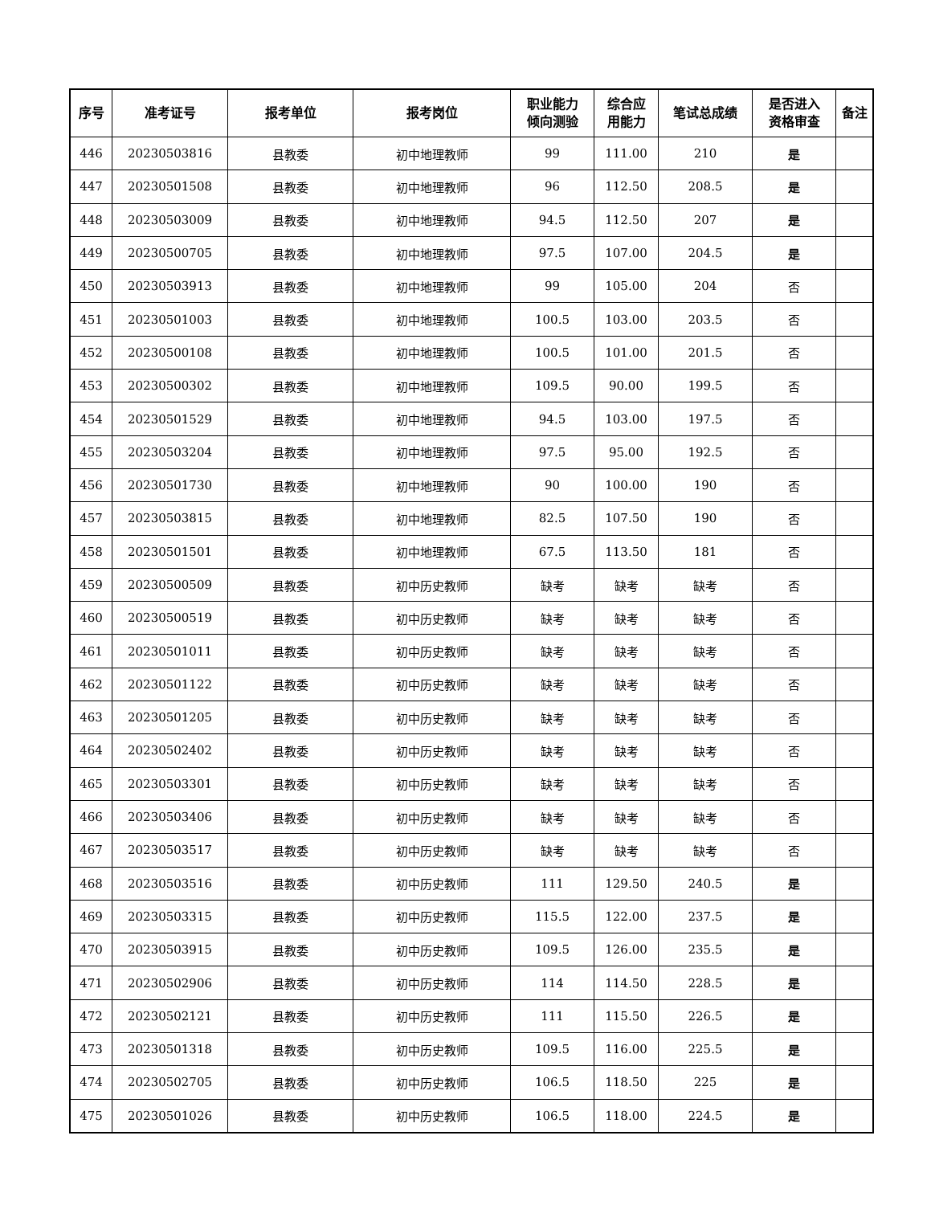| 序号 | 准考证号 | 报考单位 | 报考岗位 | 职业能力 倾向测验 | 综合应 用能力 | 笔试总成绩 | 是否进入 资格审查 | 备注 |
| --- | --- | --- | --- | --- | --- | --- | --- | --- |
| 446 | 20230503816 | 县教委 | 初中地理教师 | 99 | 111.00 | 210 | 是 | |
| 447 | 20230501508 | 县教委 | 初中地理教师 | 96 | 112.50 | 208.5 | 是 | |
| 448 | 20230503009 | 县教委 | 初中地理教师 | 94.5 | 112.50 | 207 | 是 | |
| 449 | 20230500705 | 县教委 | 初中地理教师 | 97.5 | 107.00 | 204.5 | 是 | |
| 450 | 20230503913 | 县教委 | 初中地理教师 | 99 | 105.00 | 204 | 否 | |
| 451 | 20230501003 | 县教委 | 初中地理教师 | 100.5 | 103.00 | 203.5 | 否 | |
| 452 | 20230500108 | 县教委 | 初中地理教师 | 100.5 | 101.00 | 201.5 | 否 | |
| 453 | 20230500302 | 县教委 | 初中地理教师 | 109.5 | 90.00 | 199.5 | 否 | |
| 454 | 20230501529 | 县教委 | 初中地理教师 | 94.5 | 103.00 | 197.5 | 否 | |
| 455 | 20230503204 | 县教委 | 初中地理教师 | 97.5 | 95.00 | 192.5 | 否 | |
| 456 | 20230501730 | 县教委 | 初中地理教师 | 90 | 100.00 | 190 | 否 | |
| 457 | 20230503815 | 县教委 | 初中地理教师 | 82.5 | 107.50 | 190 | 否 | |
| 458 | 20230501501 | 县教委 | 初中地理教师 | 67.5 | 113.50 | 181 | 否 | |
| 459 | 20230500509 | 县教委 | 初中历史教师 | 缺考 | 缺考 | 缺考 | 否 | |
| 460 | 20230500519 | 县教委 | 初中历史教师 | 缺考 | 缺考 | 缺考 | 否 | |
| 461 | 20230501011 | 县教委 | 初中历史教师 | 缺考 | 缺考 | 缺考 | 否 | |
| 462 | 20230501122 | 县教委 | 初中历史教师 | 缺考 | 缺考 | 缺考 | 否 | |
| 463 | 20230501205 | 县教委 | 初中历史教师 | 缺考 | 缺考 | 缺考 | 否 | |
| 464 | 20230502402 | 县教委 | 初中历史教师 | 缺考 | 缺考 | 缺考 | 否 | |
| 465 | 20230503301 | 县教委 | 初中历史教师 | 缺考 | 缺考 | 缺考 | 否 | |
| 466 | 20230503406 | 县教委 | 初中历史教师 | 缺考 | 缺考 | 缺考 | 否 | |
| 467 | 20230503517 | 县教委 | 初中历史教师 | 缺考 | 缺考 | 缺考 | 否 | |
| 468 | 20230503516 | 县教委 | 初中历史教师 | 111 | 129.50 | 240.5 | 是 | |
| 469 | 20230503315 | 县教委 | 初中历史教师 | 115.5 | 122.00 | 237.5 | 是 | |
| 470 | 20230503915 | 县教委 | 初中历史教师 | 109.5 | 126.00 | 235.5 | 是 | |
| 471 | 20230502906 | 县教委 | 初中历史教师 | 114 | 114.50 | 228.5 | 是 | |
| 472 | 20230502121 | 县教委 | 初中历史教师 | 111 | 115.50 | 226.5 | 是 | |
| 473 | 20230501318 | 县教委 | 初中历史教师 | 109.5 | 116.00 | 225.5 | 是 | |
| 474 | 20230502705 | 县教委 | 初中历史教师 | 106.5 | 118.50 | 225 | 是 | |
| 475 | 20230501026 | 县教委 | 初中历史教师 | 106.5 | 118.00 | 224.5 | 是 | |